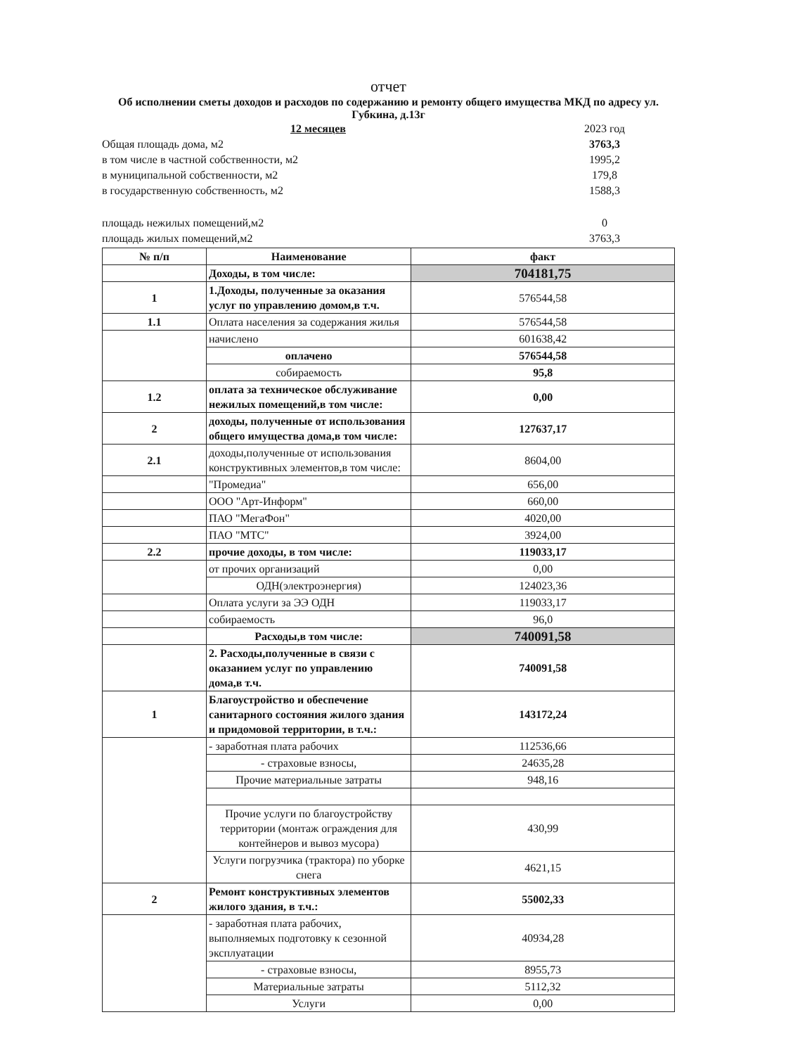отчет
Об исполнении сметы доходов и расходов по содержанию и ремонту общего имущества МКД по адресу ул. Губкина, д.13г
12 месяцев 2023 год
Общая площадь дома, м2 3763,3
в том числе в частной собственности, м2 1995,2
в муниципальной собственности, м2 179,8
в государственную собственность, м2 1588,3
площадь нежилых помещений,м2 0
площадь жилых помещений,м2 3763,3
| № п/п | Наименование | факт |
| --- | --- | --- |
| | Доходы, в том числе: | 704181,75 |
| 1 | 1.Доходы, полученные за оказания услуг по управлению домом,в т.ч. | 576544,58 |
| 1.1 | Оплата населения за содержания жилья | 576544,58 |
| | начислено | 601638,42 |
| | оплачено | 576544,58 |
| | собираемость | 95,8 |
| 1.2 | оплата за техническое обслуживание нежилых помещений,в том числе: | 0,00 |
| 2 | доходы, полученные от использования общего имущества дома,в том числе: | 127637,17 |
| 2.1 | доходы,полученные от использования конструктивных элементов,в том числе: | 8604,00 |
| | "Промедиа" | 656,00 |
| | ООО "Арт-Информ" | 660,00 |
| | ПАО "МегаФон" | 4020,00 |
| | ПАО "МТС" | 3924,00 |
| 2.2 | прочие доходы, в том числе: | 119033,17 |
| | от прочих организаций | 0,00 |
| | ОДН(электроэнергия) | 124023,36 |
| | Оплата услуги за ЭЭ ОДН | 119033,17 |
| | собираемость | 96,0 |
| | Расходы,в том числе: | 740091,58 |
| | 2. Расходы,полученные в связи с оказанием услуг по управлению дома,в т.ч. | 740091,58 |
| 1 | Благоустройство и обеспечение санитарного состояния жилого здания и придомовой территории, в т.ч.: | 143172,24 |
| | - заработная плата рабочих | 112536,66 |
| | - страховые взносы, | 24635,28 |
| | Прочие материальные затраты | 948,16 |
| | Прочие услуги по благоустройству территории (монтаж ограждения для контейнеров и вывоз мусора) | 430,99 |
| | Услуги погрузчика (трактора) по уборке снега | 4621,15 |
| 2 | Ремонт конструктивных элементов жилого здания, в т.ч.: | 55002,33 |
| | - заработная плата рабочих, выполняемых подготовку к сезонной эксплуатации | 40934,28 |
| | - страховые взносы, | 8955,73 |
| | Материальные затраты | 5112,32 |
| | Услуги | 0,00 |